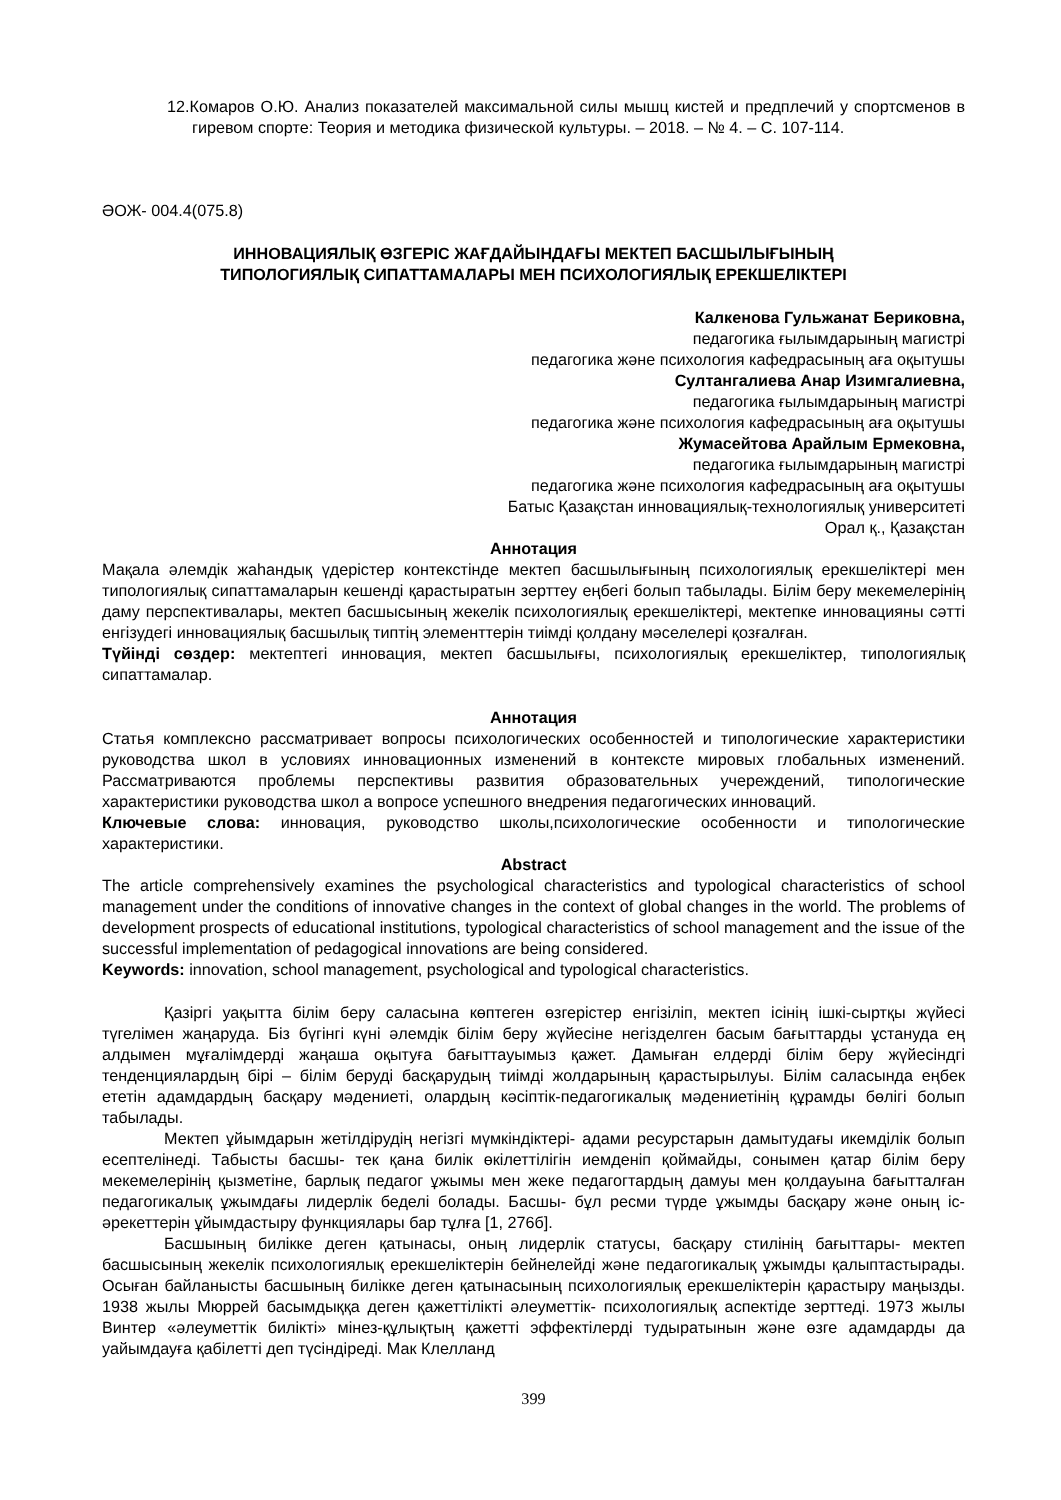12.Комаров О.Ю. Анализ показателей максимальной силы мышц кистей и предплечий у спортсменов в гиревом спорте: Теория и методика физической культуры. – 2018. – № 4. – С. 107-114.
ӘОЖ- 004.4(075.8)
ИННОВАЦИЯЛЫҚ ӨЗГЕРІС ЖАҒДАЙЫНДАҒЫ МЕКТЕП БАСШЫЛЫҒЫНЫҢ
ТИПОЛОГИЯЛЫҚ СИПАТТАМАЛАРЫ МЕН ПСИХОЛОГИЯЛЫҚ ЕРЕКШЕЛІКТЕРІ
Калкенова Гульжанат Бериковна,
педагогика ғылымдарының магистрі
педагогика және психология кафедрасының аға оқытушы
Султангалиева Анар Изимгалиевна,
педагогика ғылымдарының магистрі
педагогика және психология кафедрасының аға оқытушы
Жумасейтова Арайлым Ермековна,
педагогика ғылымдарының магистрі
педагогика және психология кафедрасының аға оқытушы
Батыс Қазақстан инновациялық-технологиялық университеті
Орал қ., Қазақстан
Аннотация
Мақала әлемдік жаһандық үдерістер контекстінде мектеп басшылығының психологиялық ерекшеліктері мен типологиялық сипаттамаларын кешенді қарастыратын зерттеу еңбегі болып табылады. Білім беру мекемелерінің даму перспективалары, мектеп басшысының жекелік психологиялық ерекшеліктері, мектепке инновацияны сәтті енгізудегі инновациялық басшылық типтің элементтерін тиімді қолдану мәселелері қозғалған.
Түйінді сөздер: мектептегі инновация, мектеп басшылығы, психологиялық ерекшеліктер, типологиялық сипаттамалар.
Аннотация
Статья комплексно рассматривает вопросы психологических особенностей и типологические характеристики руководства школ в условиях инновационных изменений в контексте мировых глобальных изменений. Рассматриваются проблемы перспективы развития образовательных учереждений, типологические характеристики руководства школ а вопросе успешного внедрения педагогических инноваций.
Ключевые слова: инновация, руководство школы,психологические особенности и типологические характеристики.
Abstract
The article comprehensively examines the psychological characteristics and typological characteristics of school management under the conditions of innovative changes in the context of global changes in the world. The problems of development prospects of educational institutions, typological characteristics of school management and the issue of the successful implementation of pedagogical innovations are being considered.
Keywords: innovation, school management, psychological and typological characteristics.
Қазіргі уақытта білім беру саласына көптеген өзгерістер енгізіліп, мектеп ісінің ішкі-сыртқы жүйесі түгелімен жаңаруда. Біз бүгінгі күні әлемдік білім беру жүйесіне негізделген басым бағыттарды ұстануда ең алдымен мұғалімдерді жаңаша оқытуға бағыттауымыз қажет. Дамыған елдерді білім беру жүйесіндгі тенденциялардың бірі – білім беруді басқарудың тиімді жолдарының қарастырылуы. Білім саласында еңбек ететін адамдардың басқару мәдениеті, олардың кәсіптік-педагогикалық мәдениетінің құрамды бөлігі болып табылады.
Мектеп ұйымдарын жетілдірудің негізгі мүмкіндіктері- адами ресурстарын дамытудағы икемділік болып есептелінеді. Табысты басшы- тек қана билік өкілеттілігін иемденіп қоймайды, сонымен қатар білім беру мекемелерінің қызметіне, барлық педагог ұжымы мен жеке педагогтардың дамуы мен қолдауына бағытталған педагогикалық ұжымдағы лидерлік беделі болады. Басшы- бұл ресми түрде ұжымды басқару және оның іс-әрекеттерін ұйымдастыру функциялары бар тұлға [1, 276б].
Басшының билікке деген қатынасы, оның лидерлік статусы, басқару стилінің бағыттары- мектеп басшысының жекелік психологиялық ерекшеліктерін бейнелейді және педагогикалық ұжымды қалыптастырады. Осыған байланысты басшының билікке деген қатынасының психологиялық ерекшеліктерін қарастыру маңызды. 1938 жылы Мюррей басымдыққа деген қажеттілікті әлеуметтік- психологиялық аспектіде зерттеді. 1973 жылы Винтер «әлеуметтік билікті» мінез-құлықтың қажетті эффектілерді тудыратынын және өзге адамдарды да уайымдауға қабілетті деп түсіндіреді. Мак Клелланд
399